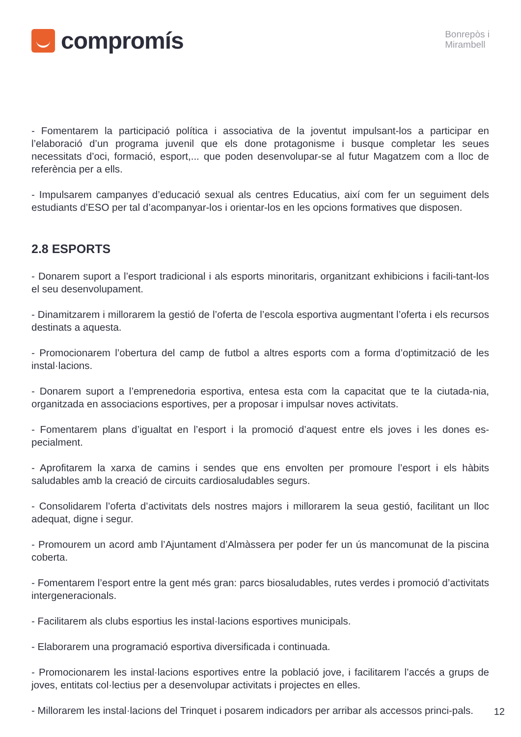compromís
Bonrepòs i
Mirambell
- Fomentarem la participació política i associativa de la joventut impulsant-los a participar en l’elaboració d’un programa juvenil que els done protagonisme i busque completar les seues necessitats d’oci, formació, esport,... que poden desenvolupar-se al futur Magatzem com a lloc de referència per a ells.
- Impulsarem campanyes d’educació sexual als centres Educatius, així com fer un seguiment dels estudiants d’ESO per tal d’acompanyar-los i orientar-los en les opcions formatives que disposen.
2.8 ESPORTS
- Donarem suport a l’esport tradicional i als esports minoritaris, organitzant exhibicions i facili-tant-los el seu desenvolupament.
- Dinamitzarem i millorarem la gestió de l’oferta de l’escola esportiva augmentant l’oferta i els recursos destinats a aquesta.
- Promocionarem l’obertura del camp de futbol a altres esports com a forma d’optimització de les instal·lacions.
- Donarem suport a l’emprenedoria esportiva, entesa esta com la capacitat que te la ciutada-nia, organitzada en associacions esportives, per a proposar i impulsar noves activitats.
- Fomentarem plans d’igualtat en l’esport i la promoció d’aquest entre els joves i les dones es-pecialment.
- Aprofitarem la xarxa de camins i sendes que ens envolten per promoure l’esport i els hàbits saludables amb la creació de circuits cardiosaludables segurs.
- Consolidarem l’oferta d’activitats dels nostres majors i millorarem la seua gestió, facilitant un lloc adequat, digne i segur.
- Promourem un acord amb l’Ajuntament d’Almàssera per poder fer un ús mancomunat de la piscina coberta.
- Fomentarem l’esport entre la gent més gran: parcs biosaludables, rutes verdes i promoció d’activitats intergeneracionals.
- Facilitarem als clubs esportius les instal·lacions esportives municipals.
- Elaborarem una programació esportiva diversificada i continuada.
- Promocionarem les instal·lacions esportives entre la població jove, i facilitarem l’accés a grups de joves, entitats col·lectius per a desenvolupar activitats i projectes en elles.
- Millorarem les instal·lacions del Trinquet i posarem indicadors per arribar als accessos princi-pals.
12